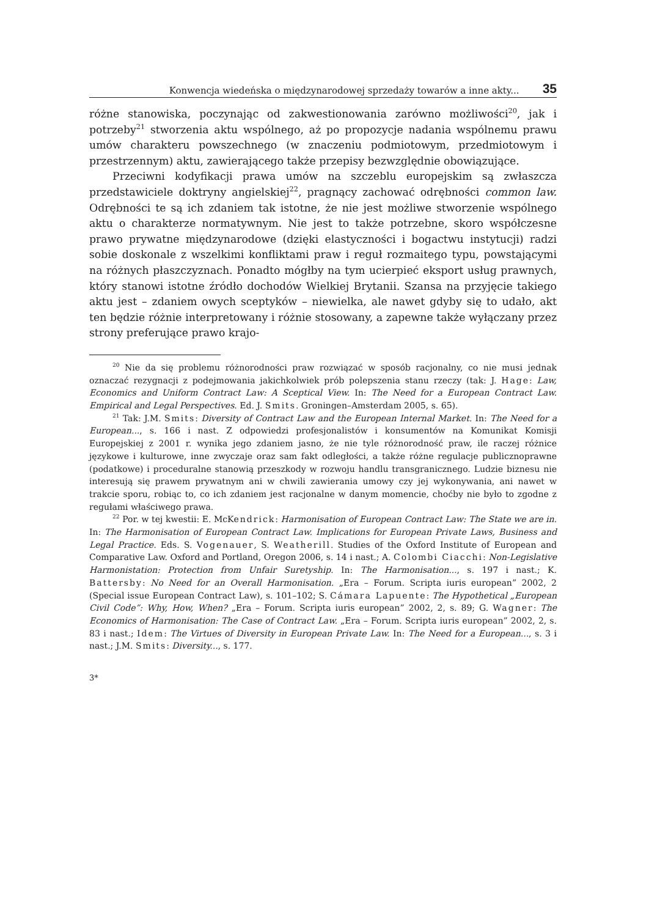Konwencja wiedeńska o międzynarodowej sprzedaży towarów a inne akty... 35
różne stanowiska, poczynając od zakwestionowania zarówno możliwości<sup>20</sup>, jak i potrzeby<sup>21</sup> stworzenia aktu wspólnego, aż po propozycje nadania wspólnemu prawu umów charakteru powszechnego (w znaczeniu podmiotowym, przedmiotowym i przestrzennym) aktu, zawierającego także przepisy bezwzględnie obowiązujące.
Przeciwni kodyfikacji prawa umów na szczeblu europejskim są zwłaszcza przedstawiciele doktryny angielskiej<sup>22</sup>, pragnący zachować odrębności common law. Odrębności te są ich zdaniem tak istotne, że nie jest możliwe stworzenie wspólnego aktu o charakterze normatywnym. Nie jest to także potrzebne, skoro współczesne prawo prywatne międzynarodowe (dzięki elastyczności i bogactwu instytucji) radzi sobie doskonale z wszelkimi konfliktami praw i reguł rozmaitego typu, powstającymi na różnych płaszczyznach. Ponadto mógłby na tym ucierpieć eksport usług prawnych, który stanowi istotne źródło dochodów Wielkiej Brytanii. Szansa na przyjęcie takiego aktu jest – zdaniem owych sceptyków – niewielka, ale nawet gdyby się to udało, akt ten będzie różnie interpretowany i różnie stosowany, a zapewne także wyłączany przez strony preferujące prawo krajo-
<sup>20</sup> Nie da się problemu różnorodności praw rozwiązać w sposób racjonalny, co nie musi jednak oznaczać rezygnacji z podejmowania jakichkolwiek prób polepszenia stanu rzeczy (tak: J. Hage: Law, Economics and Uniform Contract Law: A Sceptical View. In: The Need for a European Contract Law. Empirical and Legal Perspectives. Ed. J. Smits. Groningen–Amsterdam 2005, s. 65).
<sup>21</sup> Tak: J.M. Smits: Diversity of Contract Law and the European Internal Market. In: The Need for a European..., s. 166 i nast. Z odpowiedzi profesjonalistów i konsumentów na Komunikat Komisji Europejskiej z 2001 r. wynika jego zdaniem jasno, że nie tyle różnorodność praw, ile raczej różnice językowe i kulturowe, inne zwyczaje oraz sam fakt odległości, a także różne regulacje publicznoprawne (podatkowe) i proceduralne stanowią przeszkody w rozwoju handlu transgranicznego. Ludzie biznesu nie interesują się prawem prywatnym ani w chwili zawierania umowy czy jej wykonywania, ani nawet w trakcie sporu, robiąc to, co ich zdaniem jest racjonalne w danym momencie, choćby nie było to zgodne z regułami właściwego prawa.
<sup>22</sup> Por. w tej kwestii: E. McKendrick: Harmonisation of European Contract Law: The State we are in. In: The Harmonisation of European Contract Law. Implications for European Private Laws, Business and Legal Practice. Eds. S. Vogenauer, S. Weatherill. Studies of the Oxford Institute of European and Comparative Law. Oxford and Portland, Oregon 2006, s. 14 i nast.; A. Colombi Ciacchi: Non-Legislative Harmonistation: Protection from Unfair Suretyship. In: The Harmonisation..., s. 197 i nast.; K. Battersby: No Need for an Overall Harmonisation. „Era – Forum. Scripta iuris european” 2002, 2 (Special issue European Contract Law), s. 101–102; S. Cámara Lapuente: The Hypothetical „European Civil Code”: Why, How, When? „Era – Forum. Scripta iuris european” 2002, 2, s. 89; G. Wagner: The Economics of Harmonisation: The Case of Contract Law. „Era – Forum. Scripta iuris european” 2002, 2, s. 83 i nast.; Idem: The Virtues of Diversity in European Private Law. In: The Need for a European..., s. 3 i nast.; J.M. Smits: Diversity..., s. 177.
3*